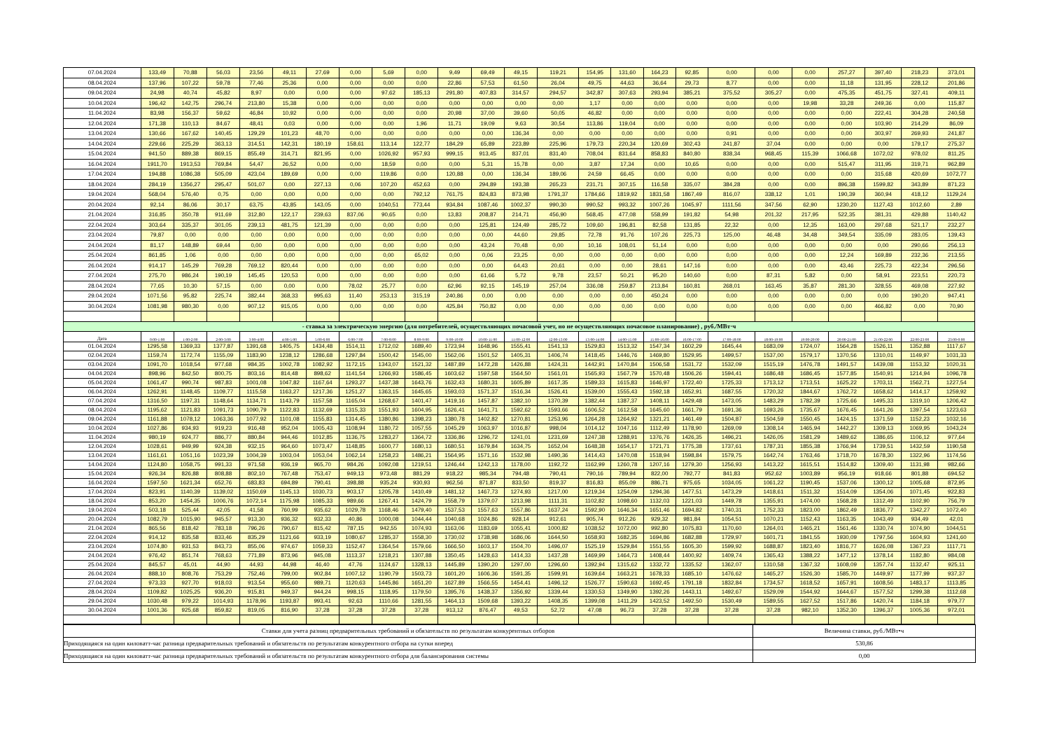| 07.04.2024 | 133,49 | 70,88 | 56,03 | 23,56 | 49,11 | 27,69 | 0,00 | 5,69 | 0,00 | 9,49 | 69,49 | 49,15 | 119,21 | 154,95 | 131,60 | 164,23 | 92,85 | 0,00 | 0,00 | 0,00 | 257,27 | 397,40 | 218,23 | 373,01 |
| 08.04.2024 | 137,96 | 107,22 | 59,78 | 77,46 | 25,36 | 0,00 | 0,00 | 0,00 | 0,00 | 22,86 | 57,53 | 61,50 | 26,04 | 49,75 | 44,63 | 36,64 | 29,73 | 8,77 | 0,00 | 0,00 | 11,18 | 131,95 | 228,12 | 201,86 |
| 09.04.2024 | 24,98 | 40,74 | 45,82 | 8,97 | 0,00 | 0,00 | 0,00 | 97,62 | 185,13 | 291,80 | 407,83 | 314,57 | 294,57 | 342,87 | 307,63 | 293,94 | 385,21 | 375,52 | 305,27 | 0,00 | 475,35 | 451,75 | 327,41 | 409,11 |
| 10.04.2024 | 196,42 | 142,75 | 296,74 | 213,80 | 15,38 | 0,00 | 0,00 | 0,00 | 0,00 | 0,00 | 0,00 | 0,00 | 0,00 | 1,17 | 0,00 | 0,00 | 0,00 | 0,00 | 0,00 | 19,98 | 33,28 | 249,36 | 0,00 | 115,87 |
| 11.04.2024 | 83,98 | 156,37 | 59,62 | 46,84 | 10,92 | 0,00 | 0,00 | 0,00 | 0,00 | 20,98 | 37,00 | 39,60 | 50,05 | 46,82 | 0,00 | 0,00 | 0,00 | 0,00 | 0,00 | 0,00 | 0,00 | 222,41 | 304,28 | 240,58 |
| 12.04.2024 | 171,38 | 110,13 | 84,67 | 48,41 | 0,03 | 0,00 | 0,00 | 0,00 | 1,96 | 11,71 | 19,09 | 9,63 | 30,54 | 113,86 | 119,04 | 0,00 | 0,00 | 0,00 | 0,00 | 0,00 | 0,00 | 103,90 | 214,29 | 86,09 |
| 13.04.2024 | 130,66 | 167,62 | 140,45 | 129,29 | 101,23 | 48,70 | 0,00 | 0,00 | 0,00 | 0,00 | 0,00 | 136,34 | 0,00 | 0,00 | 0,00 | 0,00 | 0,00 | 0,91 | 0,00 | 0,00 | 0,00 | 303,97 | 269,93 | 241,87 |
| 14.04.2024 | 229,66 | 225,29 | 363,13 | 314,51 | 142,31 | 180,19 | 158,61 | 113,14 | 122,77 | 184,29 | 65,89 | 223,89 | 225,96 | 179,73 | 220,34 | 120,69 | 302,43 | 241,87 | 37,04 | 0,00 | 0,00 | 0,00 | 179,17 | 275,37 |
| 15.04.2024 | 941,50 | 889,38 | 869,15 | 855,49 | 314,71 | 821,95 | 0,00 | 1026,92 | 957,93 | 999,15 | 913,45 | 837,01 | 831,40 | 708,04 | 831,64 | 858,83 | 840,80 | 838,34 | 968,45 | 115,39 | 1066,68 | 1072,02 | 978,02 | 811,25 |
| 16.04.2024 | 1911,70 | 1913,53 | 769,84 | 54,47 | 26,52 | 0,00 | 0,00 | 18,59 | 0,00 | 0,00 | 5,31 | 15,78 | 0,00 | 3,87 | 17,34 | 0,00 | 10,65 | 0,00 | 0,00 | 0,00 | 515,47 | 311,95 | 319,71 | 962,89 |
| 17.04.2024 | 194,88 | 1086,38 | 505,09 | 423,04 | 189,69 | 0,00 | 0,00 | 119,86 | 0,00 | 120,88 | 0,00 | 136,34 | 189,06 | 24,59 | 66,45 | 0,00 | 0,00 | 0,00 | 0,00 | 0,00 | 0,00 | 315,68 | 420,69 | 1072,77 |
| 18.04.2024 | 284,19 | 1356,27 | 295,47 | 501,07 | 0,00 | 227,13 | 0,06 | 107,20 | 452,63 | 0,00 | 294,89 | 193,38 | 265,23 | 231,71 | 307,15 | 116,58 | 335,07 | 384,28 | 0,00 | 0,00 | 896,38 | 1599,82 | 343,89 | 871,23 |
| 19.04.2024 | 568,04 | 576,40 | 0,75 | 0,00 | 0,00 | 0,00 | 0,00 | 0,00 | 792,12 | 761,75 | 824,83 | 873,98 | 1791,37 | 1784,66 | 1819,92 | 1831,58 | 1867,49 | 816,07 | 338,12 | 1,01 | 190,39 | 360,94 | 418,12 | 1129,24 |
| 20.04.2024 | 92,14 | 86,06 | 30,17 | 63,75 | 43,85 | 143,05 | 0,00 | 1040,51 | 773,44 | 934,84 | 1087,46 | 1002,37 | 990,30 | 990,52 | 993,32 | 1007,26 | 1045,97 | 1111,56 | 347,56 | 62,90 | 1230,20 | 1127,43 | 1012,60 | 2,89 |
| 21.04.2024 | 316,85 | 350,78 | 911,69 | 312,80 | 122,17 | 239,63 | 837,06 | 90,65 | 0,00 | 13,83 | 208,87 | 214,71 | 456,90 | 568,45 | 477,08 | 558,99 | 191,82 | 54,98 | 201,32 | 217,95 | 522,35 | 381,31 | 429,88 | 1140,42 |
| 22.04.2024 | 303,64 | 335,37 | 301,05 | 239,13 | 481,75 | 121,39 | 0,00 | 0,00 | 0,00 | 0,00 | 125,81 | 124,49 | 285,72 | 109,60 | 196,81 | 82,58 | 131,85 | 22,32 | 0,00 | 12,35 | 163,00 | 297,68 | 521,17 | 232,27 |
| 23.04.2024 | 79,87 | 0,00 | 0,00 | 0,00 | 0,00 | 0,00 | 0,00 | 0,00 | 0,00 | 0,00 | 0,00 | 44,60 | 29,85 | 72,78 | 91,76 | 107,26 | 225,73 | 125,00 | 46,48 | 34,48 | 349,54 | 335,09 | 283,05 | 139,43 |
| 24.04.2024 | 81,17 | 148,89 | 69,44 | 0,00 | 0,00 | 0,00 | 0,00 | 0,00 | 0,00 | 0,00 | 43,24 | 70,48 | 0,00 | 10,16 | 108,01 | 51,14 | 0,00 | 0,00 | 0,00 | 0,00 | 0,00 | 0,00 | 290,66 | 256,13 |
| 25.04.2024 | 861,85 | 1,06 | 0,00 | 0,00 | 0,00 | 0,00 | 0,00 | 0,00 | 65,02 | 0,00 | 0,06 | 23,25 | 0,00 | 0,00 | 0,00 | 0,00 | 0,00 | 0,00 | 0,00 | 0,00 | 12,24 | 169,89 | 232,36 | 213,55 |
| 26.04.2024 | 914,17 | 145,29 | 769,28 | 769,12 | 820,44 | 0,00 | 0,00 | 0,00 | 0,00 | 0,00 | 0,00 | 64,43 | 20,61 | 0,00 | 0,00 | 28,61 | 147,16 | 0,00 | 0,00 | 0,00 | 43,46 | 225,73 | 422,34 | 296,56 |
| 27.04.2024 | 275,70 | 986,24 | 190,19 | 145,45 | 120,53 | 0,00 | 0,00 | 0,00 | 0,00 | 0,00 | 61,66 | 5,72 | 9,78 | 23,57 | 50,21 | 95,20 | 140,60 | 0,00 | 87,31 | 5,82 | 0,00 | 58,91 | 223,51 | 220,73 |
| 28.04.2024 | 77,65 | 10,30 | 57,15 | 0,00 | 0,00 | 0,00 | 78,02 | 25,77 | 0,00 | 62,96 | 92,15 | 145,19 | 257,04 | 336,08 | 259,87 | 213,84 | 160,81 | 268,01 | 163,45 | 35,87 | 281,30 | 328,55 | 469,08 | 227,92 |
| 29.04.2024 | 1071,56 | 95,82 | 225,74 | 382,44 | 368,33 | 995,63 | 11,40 | 253,13 | 315,19 | 240,86 | 0,00 | 0,00 | 0,00 | 0,00 | 0,00 | 450,24 | 0,00 | 0,00 | 0,00 | 0,00 | 0,00 | 0,00 | 190,20 | 947,41 |
| 30.04.2024 | 1081,98 | 980,30 | 0,00 | 907,12 | 915,05 | 0,00 | 0,00 | 0,00 | 0,00 | 425,84 | 750,82 | 0,00 | 0,00 | 0,00 | 0,00 | 0,00 | 0,00 | 0,00 | 0,00 | 0,00 | 0,00 | 466,82 | 0,00 | 70,90 |
| - ставка за электрическую энергию (для потребителей, осуществляющих почасовой учет, но не осуществляющих почасовое планирование) , руб./МВт·ч | | | | | | | | | | | | | | | | | | | | | | | | |
| Дата | 0:00-1:00 | 1:00-2:00 | 2:00-3:00 | 3:00-4:00 | 4:00-5:00 | 5:00-6:00 | 6:00-7:00 | 7:00-8:00 | 8:00-9:00 | 9:00-10:00 | 10:00-11:00 | 11:00-12:00 | 12:00-13:00 | 13:00-14:00 | 14:00-15:00 | 15:00-16:00 | 16:00-17:00 | 17:00-18:00 | 18:00-19:00 | 19:00-20:00 | 20:00-21:00 | 21:00-22:00 | 22:00-23:00 | 23:00-0:00 |
| 01.04.2024 | 1295,58 | 1369,33 | 1377,87 | 1391,68 | 1405,75 | 1434,48 | 1514,11 | 1712,02 | 1689,40 | 1723,94 | 1648,96 | 1555,41 | 1541,13 | 1529,83 | 1513,32 | 1547,34 | 1602,29 | 1645,44 | 1683,09 | 1724,07 | 1564,28 | 1526,11 | 1352,88 | 1117,67 |
| 02.04.2024 | 1159,74 | 1172,74 | 1155,09 | 1183,90 | 1238,12 | 1286,68 | 1297,84 | 1500,42 | 1545,00 | 1562,06 | 1501,52 | 1405,31 | 1406,74 | 1418,45 | 1446,76 | 1469,80 | 1529,95 | 1499,57 | 1537,00 | 1579,17 | 1370,56 | 1310,01 | 1149,97 | 1031,33 |
| 03.04.2024 | 1091,70 | 1018,54 | 977,68 | 984,35 | 1002,78 | 1082,92 | 1172,15 | 1343,07 | 1521,32 | 1487,89 | 1472,28 | 1426,88 | 1424,31 | 1442,91 | 1470,84 | 1506,58 | 1531,72 | 1532,09 | 1515,19 | 1476,78 | 1491,57 | 1439,08 | 1153,32 | 1020,31 |
| 04.04.2024 | 898,96 | 842,50 | 800,75 | 803,16 | 814,48 | 898,62 | 1141,54 | 1266,93 | 1586,45 | 1603,62 | 1597,58 | 1564,50 | 1561,01 | 1565,93 | 1567,79 | 1570,48 | 1506,26 | 1594,41 | 1686,48 | 1686,45 | 1577,85 | 1540,91 | 1214,94 | 1096,78 |
| 05.04.2024 | 1061,47 | 990,74 | 987,83 | 1001,08 | 1047,82 | 1167,64 | 1293,27 | 1437,38 | 1643,76 | 1632,43 | 1680,31 | 1605,89 | 1617,35 | 1589,33 | 1615,83 | 1646,97 | 1722,40 | 1725,33 | 1713,12 | 1713,51 | 1625,22 | 1703,11 | 1562,71 | 1227,54 |
| 06.04.2024 | 1262,91 | 1148,45 | 1109,77 | 1115,58 | 1163,27 | 1217,36 | 1251,27 | 1363,15 | 1645,65 | 1593,03 | 1571,37 | 1516,34 | 1526,41 | 1539,00 | 1555,43 | 1592,18 | 1652,91 | 1687,55 | 1720,32 | 1844,67 | 1762,72 | 1658,62 | 1414,17 | 1259,92 |
| 07.04.2024 | 1316,50 | 1197,31 | 1148,64 | 1134,71 | 1143,79 | 1157,58 | 1165,04 | 1268,67 | 1401,47 | 1419,16 | 1457,87 | 1382,10 | 1370,39 | 1382,44 | 1387,37 | 1408,11 | 1429,48 | 1473,05 | 1483,29 | 1782,39 | 1725,66 | 1495,33 | 1319,10 | 1206,42 |
| 08.04.2024 | 1195,62 | 1121,83 | 1091,73 | 1090,79 | 1122,83 | 1132,69 | 1315,33 | 1551,93 | 1604,95 | 1626,41 | 1641,71 | 1592,62 | 1593,66 | 1606,52 | 1612,58 | 1645,60 | 1661,79 | 1691,36 | 1693,26 | 1735,67 | 1676,45 | 1641,26 | 1397,54 | 1223,63 |
| 09.04.2024 | 1161,88 | 1078,12 | 1063,36 | 1077,92 | 1101,08 | 1155,83 | 1314,45 | 1380,86 | 1398,23 | 1380,78 | 1402,82 | 1270,81 | 1253,96 | 1264,28 | 1264,92 | 1321,21 | 1461,49 | 1504,87 | 1504,59 | 1550,45 | 1424,15 | 1371,59 | 1152,23 | 1032,16 |
| 10.04.2024 | 1027,86 | 934,93 | 919,23 | 916,48 | 952,04 | 1005,43 | 1108,94 | 1180,72 | 1057,55 | 1045,29 | 1063,97 | 1016,87 | 998,04 | 1014,12 | 1047,16 | 1112,49 | 1178,90 | 1269,09 | 1308,14 | 1465,94 | 1442,27 | 1309,13 | 1069,95 | 1043,24 |
| 11.04.2024 | 980,19 | 924,77 | 886,77 | 880,84 | 944,46 | 1012,85 | 1136,75 | 1283,27 | 1364,72 | 1336,86 | 1296,72 | 1241,01 | 1231,69 | 1247,38 | 1288,91 | 1376,76 | 1426,35 | 1496,21 | 1426,05 | 1581,29 | 1489,62 | 1386,65 | 1106,12 | 977,64 |
| 12.04.2024 | 1028,61 | 949,99 | 924,38 | 932,15 | 964,60 | 1073,47 | 1148,85 | 1600,77 | 1680,13 | 1680,51 | 1679,84 | 1634,75 | 1652,04 | 1648,38 | 1654,17 | 1721,71 | 1775,38 | 1737,61 | 1787,31 | 1855,38 | 1766,94 | 1739,51 | 1432,59 | 1190,58 |
| 13.04.2024 | 1161,61 | 1051,16 | 1023,39 | 1004,39 | 1003,04 | 1053,04 | 1062,14 | 1258,23 | 1486,21 | 1564,95 | 1571,16 | 1532,98 | 1490,36 | 1414,43 | 1470,08 | 1518,94 | 1598,84 | 1579,75 | 1642,74 | 1763,46 | 1718,70 | 1678,30 | 1322,96 | 1174,56 |
| 14.04.2024 | 1124,80 | 1058,75 | 991,33 | 971,58 | 936,19 | 965,70 | 984,26 | 1092,08 | 1219,51 | 1246,44 | 1242,13 | 1178,00 | 1192,72 | 1162,99 | 1260,78 | 1207,16 | 1279,30 | 1256,93 | 1413,22 | 1615,51 | 1514,82 | 1309,40 | 1131,98 | 982,66 |
| 15.04.2024 | 926,34 | 826,88 | 808,88 | 802,10 | 767,48 | 753,47 | 949,13 | 973,48 | 881,29 | 918,22 | 985,34 | 794,48 | 790,41 | 790,16 | 789,94 | 822,00 | 792,77 | 841,83 | 952,62 | 1003,89 | 956,19 | 918,66 | 801,88 | 694,52 |
| 16.04.2024 | 1597,50 | 1621,34 | 652,76 | 683,83 | 694,89 | 790,41 | 398,88 | 935,24 | 930,93 | 962,56 | 871,87 | 833,50 | 819,37 | 816,83 | 855,09 | 886,71 | 975,65 | 1034,05 | 1061,22 | 1190,45 | 1537,06 | 1300,12 | 1005,68 | 872,95 |
| 17.04.2024 | 823,91 | 1140,39 | 1139,02 | 1150,69 | 1145,13 | 1030,73 | 903,17 | 1205,78 | 1410,49 | 1481,12 | 1467,73 | 1274,93 | 1217,00 | 1219,34 | 1254,09 | 1294,36 | 1477,51 | 1473,29 | 1418,61 | 1511,32 | 1514,09 | 1354,06 | 1071,45 | 922,83 |
| 18.04.2024 | 853,20 | 1454,35 | 1006,76 | 1072,14 | 1175,98 | 1085,33 | 989,66 | 1267,41 | 1424,79 | 1558,79 | 1379,07 | 1213,98 | 1111,31 | 1102,82 | 1098,60 | 1132,03 | 1221,03 | 1449,78 | 1355,91 | 1474,00 | 1568,28 | 1312,49 | 1102,90 | 756,79 |
| 19.04.2024 | 503,18 | 525,44 | 42,05 | 41,58 | 760,99 | 935,62 | 1029,78 | 1168,46 | 1479,40 | 1537,53 | 1557,63 | 1557,86 | 1637,24 | 1592,90 | 1646,34 | 1651,46 | 1694,82 | 1740,31 | 1752,33 | 1823,00 | 1862,49 | 1836,77 | 1342,27 | 1072,40 |
| 20.04.2024 | 1082,79 | 1015,90 | 945,57 | 913,30 | 936,32 | 932,33 | 40,86 | 1000,08 | 1044,44 | 1040,68 | 1024,86 | 928,14 | 912,61 | 905,74 | 912,26 | 929,32 | 981,84 | 1054,51 | 1070,21 | 1152,43 | 1163,35 | 1043,49 | 934,49 | 42,01 |
| 21.04.2024 | 865,56 | 818,42 | 783,18 | 796,26 | 790,67 | 815,42 | 787,15 | 942,55 | 1074,93 | 1163,06 | 1183,69 | 1055,41 | 1000,82 | 1038,52 | 1072,00 | 992,80 | 1075,83 | 1170,60 | 1264,01 | 1465,21 | 1561,46 | 1330,74 | 1074,90 | 1044,51 |
| 22.04.2024 | 914,12 | 835,58 | 833,46 | 835,29 | 1121,66 | 933,19 | 1080,67 | 1285,37 | 1558,30 | 1730,02 | 1738,98 | 1686,06 | 1644,50 | 1658,93 | 1682,35 | 1694,86 | 1682,88 | 1729,97 | 1601,71 | 1841,55 | 1930,09 | 1797,56 | 1604,93 | 1241,60 |
| 23.04.2024 | 1074,80 | 931,53 | 843,73 | 855,06 | 974,67 | 1059,33 | 1152,47 | 1364,54 | 1579,66 | 1666,50 | 1603,17 | 1504,70 | 1496,07 | 1525,19 | 1529,84 | 1551,55 | 1605,30 | 1599,92 | 1688,87 | 1823,40 | 1816,77 | 1626,08 | 1367,23 | 1117,71 |
| 24.04.2024 | 976,42 | 851,74 | 768,63 | 771,89 | 873,96 | 945,08 | 1113,37 | 1218,21 | 1307,88 | 1350,45 | 1428,63 | 1414,33 | 1437,28 | 1469,99 | 1464,73 | 1408,44 | 1400,92 | 1409,74 | 1365,43 | 1388,22 | 1477,12 | 1378,14 | 1182,80 | 984,08 |
| 25.04.2024 | 845,57 | 45,01 | 44,90 | 44,93 | 44,98 | 46,40 | 47,76 | 1124,67 | 1328,13 | 1445,89 | 1390,20 | 1297,00 | 1296,60 | 1392,94 | 1315,62 | 1332,72 | 1335,52 | 1362,07 | 1310,58 | 1367,32 | 1608,09 | 1357,74 | 1132,47 | 925,11 |
| 26.04.2024 | 888,10 | 808,76 | 753,29 | 752,46 | 799,00 | 902,84 | 1007,12 | 1190,79 | 1503,73 | 1601,20 | 1606,36 | 1591,35 | 1599,91 | 1639,64 | 1663,21 | 1678,33 | 1685,10 | 1476,62 | 1465,27 | 1526,30 | 1585,70 | 1449,97 | 1177,99 | 937,37 |
| 27.04.2024 | 973,33 | 927,70 | 918,03 | 913,54 | 955,60 | 989,71 | 1120,63 | 1445,86 | 1651,20 | 1627,89 | 1566,55 | 1454,41 | 1496,12 | 1526,77 | 1590,63 | 1692,45 | 1791,18 | 1832,84 | 1734,57 | 1618,52 | 1657,91 | 1608,56 | 1483,17 | 1113,85 |
| 28.04.2024 | 1109,82 | 1025,25 | 936,20 | 915,81 | 949,37 | 944,24 | 998,15 | 1118,95 | 1179,50 | 1395,76 | 1438,37 | 1356,92 | 1339,44 | 1330,53 | 1349,90 | 1392,26 | 1443,11 | 1492,67 | 1529,09 | 1544,92 | 1644,67 | 1577,52 | 1299,38 | 1112,68 |
| 29.04.2024 | 1030,48 | 979,22 | 1014,93 | 1178,96 | 1193,87 | 993,41 | 92,63 | 1110,66 | 1281,55 | 1464,13 | 1509,68 | 1393,22 | 1408,35 | 1399,08 | 1411,29 | 1423,52 | 1492,50 | 1530,49 | 1589,55 | 1627,52 | 1517,86 | 1420,74 | 1184,18 | 979,77 |
| 30.04.2024 | 1001,36 | 925,68 | 859,82 | 819,05 | 816,90 | 37,28 | 37,28 | 37,28 | 37,28 | 913,12 | 876,47 | 49,53 | 52,72 | 47,08 | 96,73 | 37,28 | 37,28 | 37,28 | 37,28 | 982,10 | 1352,30 | 1396,37 | 1005,36 | 972,01 |
| Ставки для учета разниц предварительных требований и обязательств по результатам конкурентных отборов | Величина ставки, руб./МВт•ч |
| Приходящаяся на один киловатт-час разница предварительных требований и обязательств по результатам конкурентного отбора на сутки вперед | 530,86 |
| Приходящаяся на один киловатт-час разница предварительных требований и обязательств по результатам конкурентного отбора для балансирования системы | 0,00 |